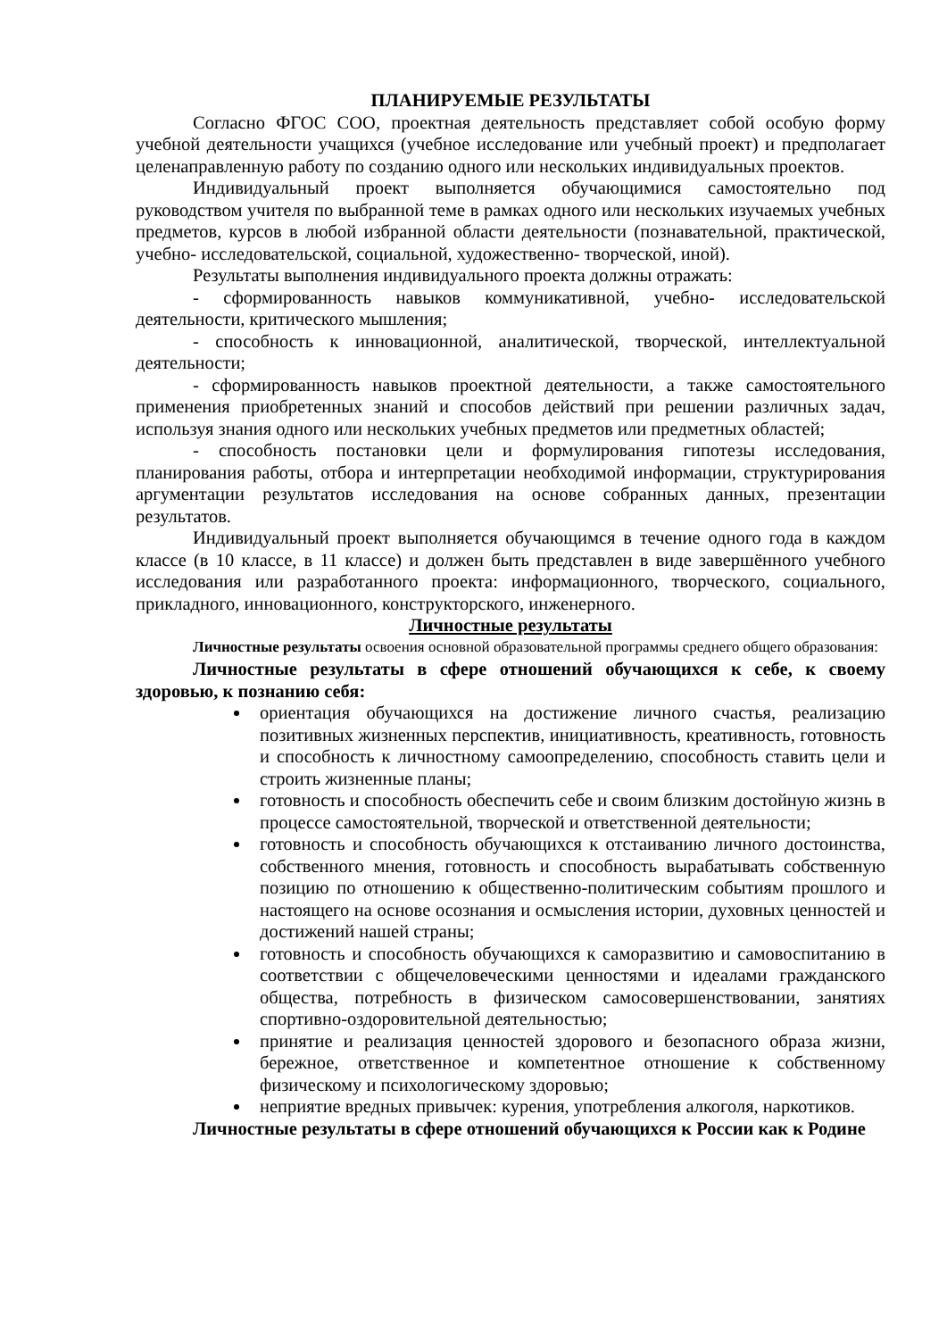ПЛАНИРУЕМЫЕ РЕЗУЛЬТАТЫ
Согласно ФГОС СОО, проектная деятельность представляет собой особую форму учебной деятельности учащихся (учебное исследование или учебный проект) и предполагает целенаправленную работу по созданию одного или нескольких индивидуальных проектов.
Индивидуальный проект выполняется обучающимися самостоятельно под руководством учителя по выбранной теме в рамках одного или нескольких изучаемых учебных предметов, курсов в любой избранной области деятельности (познавательной, практической, учебно- исследовательской, социальной, художественно- творческой, иной).
Результаты выполнения индивидуального проекта должны отражать:
- сформированность навыков коммуникативной, учебно- исследовательской деятельности, критического мышления;
- способность к инновационной, аналитической, творческой, интеллектуальной деятельности;
- сформированность навыков проектной деятельности, а также самостоятельного применения приобретенных знаний и способов действий при решении различных задач, используя знания одного или нескольких учебных предметов или предметных областей;
- способность постановки цели и формулирования гипотезы исследования, планирования работы, отбора и интерпретации необходимой информации, структурирования аргументации результатов исследования на основе собранных данных, презентации результатов.
Индивидуальный проект выполняется обучающимся в течение одного года в каждом классе (в 10 классе, в 11 классе) и должен быть представлен в виде завершённого учебного исследования или разработанного проекта: информационного, творческого, социального, прикладного, инновационного, конструкторского, инженерного.
Личностные результаты
Личностные результаты освоения основной образовательной программы среднего общего образования:
Личностные результаты в сфере отношений обучающихся к себе, к своему здоровью, к познанию себя:
ориентация обучающихся на достижение личного счастья, реализацию позитивных жизненных перспектив, инициативность, креативность, готовность и способность к личностному самоопределению, способность ставить цели и строить жизненные планы;
готовность и способность обеспечить себе и своим близким достойную жизнь в процессе самостоятельной, творческой и ответственной деятельности;
готовность и способность обучающихся к отстаиванию личного достоинства, собственного мнения, готовность и способность вырабатывать собственную позицию по отношению к общественно-политическим событиям прошлого и настоящего на основе осознания и осмысления истории, духовных ценностей и достижений нашей страны;
готовность и способность обучающихся к саморазвитию и самовоспитанию в соответствии с общечеловеческими ценностями и идеалами гражданского общества, потребность в физическом самосовершенствовании, занятиях спортивно-оздоровительной деятельностью;
принятие и реализация ценностей здорового и безопасного образа жизни, бережное, ответственное и компетентное отношение к собственному физическому и психологическому здоровью;
неприятие вредных привычек: курения, употребления алкоголя, наркотиков.
Личностные результаты в сфере отношений обучающихся к России как к Родине